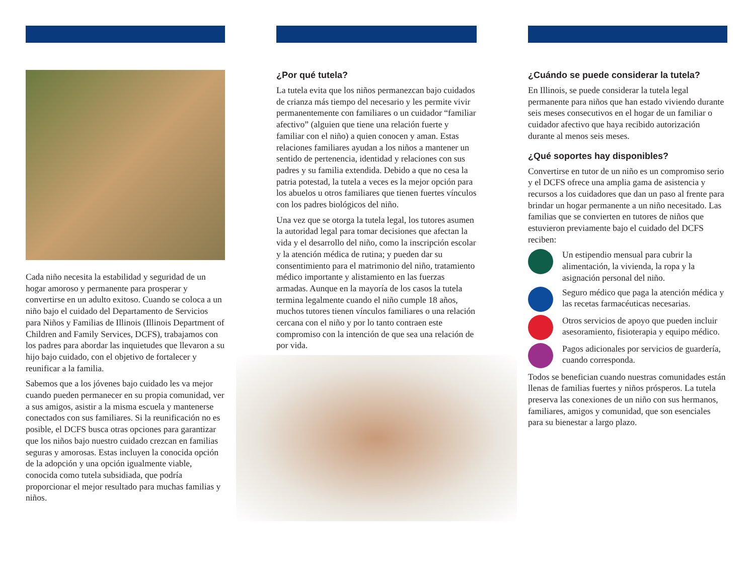Cada niño necesita la estabilidad y seguridad de un hogar amoroso y permanente para prosperar y convertirse en un adulto exitoso. Cuando se coloca a un niño bajo el cuidado del Departamento de Servicios para Niños y Familias de Illinois (Illinois Department of Children and Family Services, DCFS), trabajamos con los padres para abordar las inquietudes que llevaron a su hijo bajo cuidado, con el objetivo de fortalecer y reunificar a la familia.
Sabemos que a los jóvenes bajo cuidado les va mejor cuando pueden permanecer en su propia comunidad, ver a sus amigos, asistir a la misma escuela y mantenerse conectados con sus familiares. Si la reunificación no es posible, el DCFS busca otras opciones para garantizar que los niños bajo nuestro cuidado crezcan en familias seguras y amorosas. Estas incluyen la conocida opción de la adopción y una opción igualmente viable, conocida como tutela subsidiada, que podría proporcionar el mejor resultado para muchas familias y niños.
¿Por qué tutela?
La tutela evita que los niños permanezcan bajo cuidados de crianza más tiempo del necesario y les permite vivir permanentemente con familiares o un cuidador “familiar afectivo” (alguien que tiene una relación fuerte y familiar con el niño) a quien conocen y aman. Estas relaciones familiares ayudan a los niños a mantener un sentido de pertenencia, identidad y relaciones con sus padres y su familia extendida. Debido a que no cesa la patria potestad, la tutela a veces es la mejor opción para los abuelos u otros familiares que tienen fuertes vínculos con los padres biológicos del niño.
Una vez que se otorga la tutela legal, los tutores asumen la autoridad legal para tomar decisiones que afectan la vida y el desarrollo del niño, como la inscripción escolar y la atención médica de rutina; y pueden dar su consentimiento para el matrimonio del niño, tratamiento médico importante y alistamiento en las fuerzas armadas. Aunque en la mayoría de los casos la tutela termina legalmente cuando el niño cumple 18 años, muchos tutores tienen vínculos familiares o una relación cercana con el niño y por lo tanto contraen este compromiso con la intención de que sea una relación de por vida.
¿Cuándo se puede considerar la tutela?
En Illinois, se puede considerar la tutela legal permanente para niños que han estado viviendo durante seis meses consecutivos en el hogar de un familiar o cuidador afectivo que haya recibido autorización durante al menos seis meses.
¿Qué soportes hay disponibles?
Convertirse en tutor de un niño es un compromiso serio y el DCFS ofrece una amplia gama de asistencia y recursos a los cuidadores que dan un paso al frente para brindar un hogar permanente a un niño necesitado. Las familias que se convierten en tutores de niños que estuvieron previamente bajo el cuidado del DCFS reciben:
Un estipendio mensual para cubrir la alimentación, la vivienda, la ropa y la asignación personal del niño.
Seguro médico que paga la atención médica y las recetas farmacéuticas necesarias.
Otros servicios de apoyo que pueden incluir asesoramiento, fisioterapia y equipo médico.
Pagos adicionales por servicios de guardería, cuando corresponda.
Todos se benefician cuando nuestras comunidades están llenas de familias fuertes y niños prósperos. La tutela preserva las conexiones de un niño con sus hermanos, familiares, amigos y comunidad, que son esenciales para su bienestar a largo plazo.